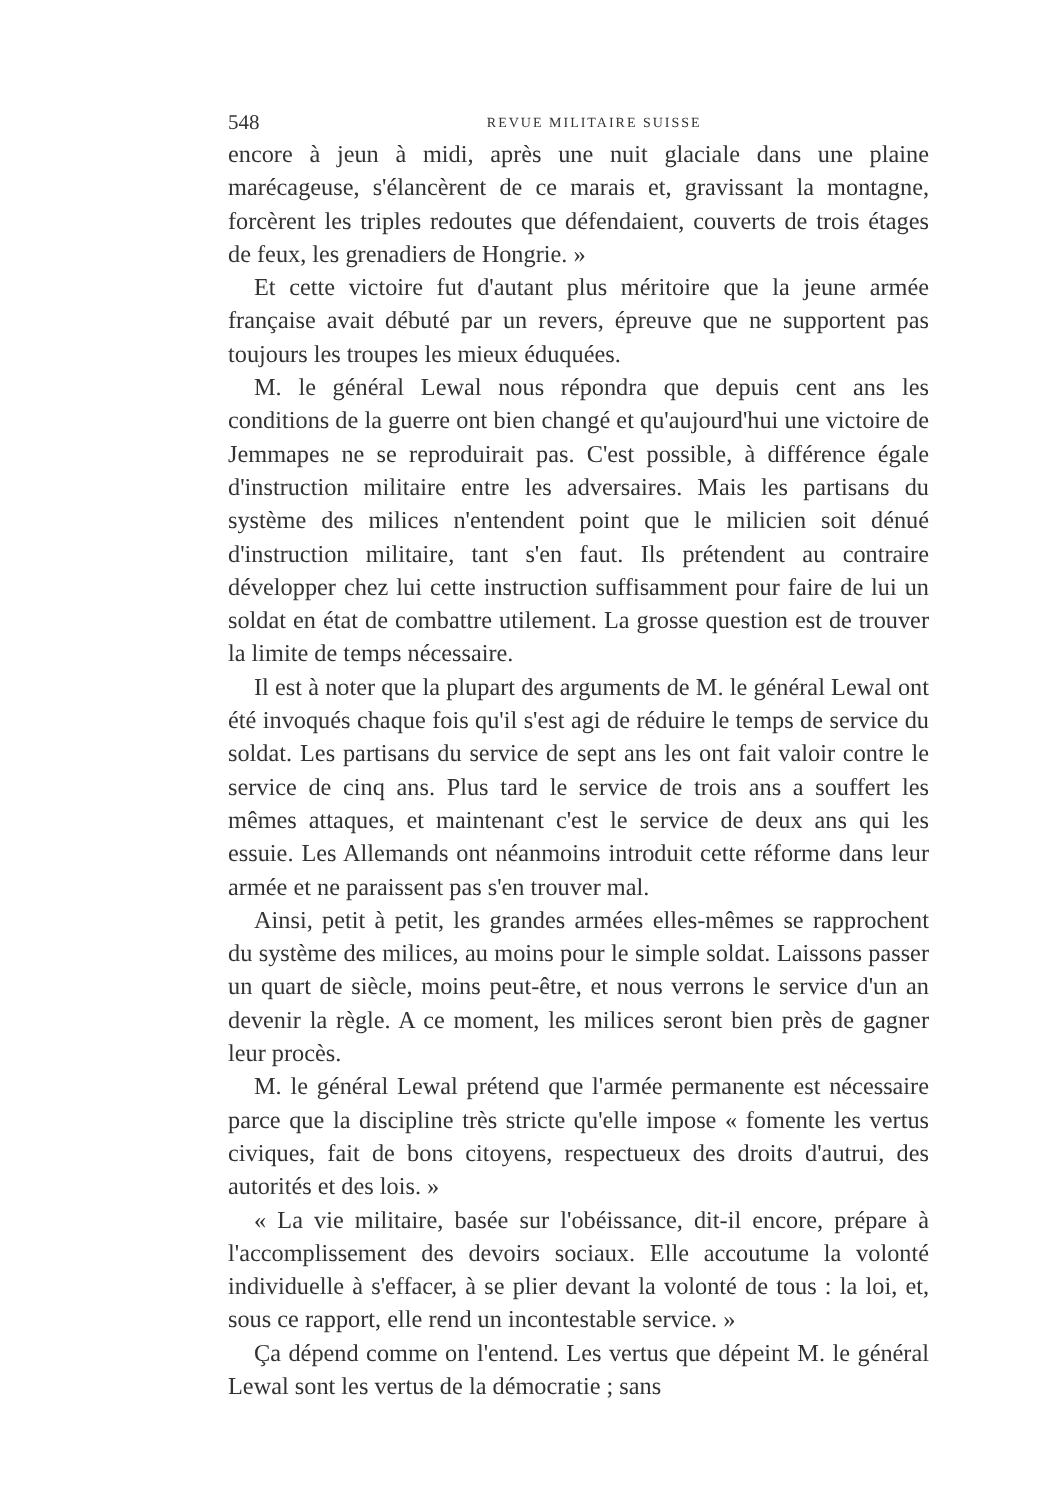548 REVUE MILITAIRE SUISSE
encore à jeun à midi, après une nuit glaciale dans une plaine marécageuse, s'élancèrent de ce marais et, gravissant la montagne, forcèrent les triples redoutes que défendaient, couverts de trois étages de feux, les grenadiers de Hongrie. »
Et cette victoire fut d'autant plus méritoire que la jeune armée française avait débuté par un revers, épreuve que ne supportent pas toujours les troupes les mieux éduquées.
M. le général Lewal nous répondra que depuis cent ans les conditions de la guerre ont bien changé et qu'aujourd'hui une victoire de Jemmapes ne se reproduirait pas. C'est possible, à différence égale d'instruction militaire entre les adversaires. Mais les partisans du système des milices n'entendent point que le milicien soit dénué d'instruction militaire, tant s'en faut. Ils prétendent au contraire développer chez lui cette instruction suffisamment pour faire de lui un soldat en état de combattre utilement. La grosse question est de trouver la limite de temps nécessaire.
Il est à noter que la plupart des arguments de M. le général Lewal ont été invoqués chaque fois qu'il s'est agi de réduire le temps de service du soldat. Les partisans du service de sept ans les ont fait valoir contre le service de cinq ans. Plus tard le service de trois ans a souffert les mêmes attaques, et maintenant c'est le service de deux ans qui les essuie. Les Allemands ont néanmoins introduit cette réforme dans leur armée et ne paraissent pas s'en trouver mal.
Ainsi, petit à petit, les grandes armées elles-mêmes se rapprochent du système des milices, au moins pour le simple soldat. Laissons passer un quart de siècle, moins peut-être, et nous verrons le service d'un an devenir la règle. A ce moment, les milices seront bien près de gagner leur procès.
M. le général Lewal prétend que l'armée permanente est nécessaire parce que la discipline très stricte qu'elle impose « fomente les vertus civiques, fait de bons citoyens, respectueux des droits d'autrui, des autorités et des lois. »
« La vie militaire, basée sur l'obéissance, dit-il encore, prépare à l'accomplissement des devoirs sociaux. Elle accoutume la volonté individuelle à s'effacer, à se plier devant la volonté de tous : la loi, et, sous ce rapport, elle rend un incontestable service. »
Ça dépend comme on l'entend. Les vertus que dépeint M. le général Lewal sont les vertus de la démocratie ; sans